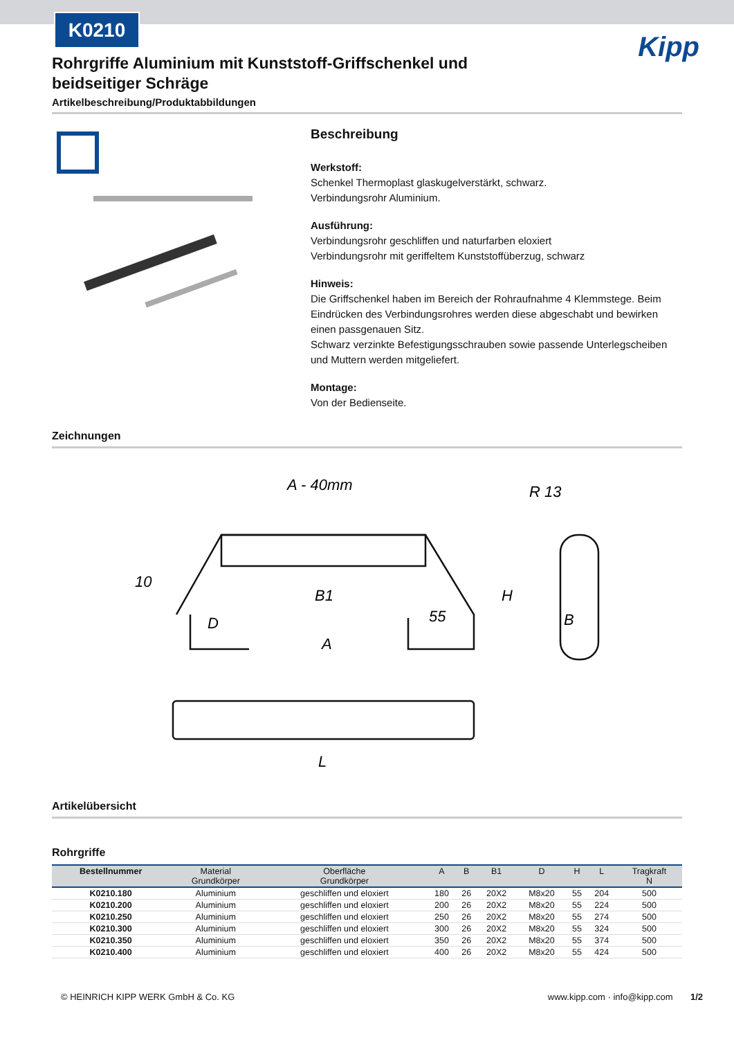K0210
Kipp
Rohrgriffe Aluminium mit Kunststoff-Griffschenkel und beidseitiger Schräge
Artikelbeschreibung/Produktabbildungen
Beschreibung
Werkstoff:
Schenkel Thermoplast glaskugelverstärkt, schwarz.
Verbindungsrohr Aluminium.
Ausführung:
Verbindungsrohr geschliffen und naturfarben eloxiert
Verbindungsrohr mit geriffeltem Kunststoffüberzug, schwarz
Hinweis:
Die Griffschenkel haben im Bereich der Rohraufnahme 4 Klemmstege. Beim Eindrücken des Verbindungsrohres werden diese abgeschabt und bewirken einen passgenauen Sitz.
Schwarz verzinkte Befestigungsschrauben sowie passende Unterlegscheiben und Muttern werden mitgeliefert.
Montage:
Von der Bedienseite.
Zeichnungen
A - 40mm
A
D
55
L
H
B
R 13
10
B1
Artikelübersicht
Rohrgriffe
| Bestellnummer | Material Grundkörper | Oberfläche Grundkörper | A | B | B1 | D | H | L | Tragkraft N |
| --- | --- | --- | --- | --- | --- | --- | --- | --- | --- |
| K0210.180 | Aluminium | geschliffen und eloxiert | 180 | 26 | 20X2 | M8x20 | 55 | 204 | 500 |
| K0210.200 | Aluminium | geschliffen und eloxiert | 200 | 26 | 20X2 | M8x20 | 55 | 224 | 500 |
| K0210.250 | Aluminium | geschliffen und eloxiert | 250 | 26 | 20X2 | M8x20 | 55 | 274 | 500 |
| K0210.300 | Aluminium | geschliffen und eloxiert | 300 | 26 | 20X2 | M8x20 | 55 | 324 | 500 |
| K0210.350 | Aluminium | geschliffen und eloxiert | 350 | 26 | 20X2 | M8x20 | 55 | 374 | 500 |
| K0210.400 | Aluminium | geschliffen und eloxiert | 400 | 26 | 20X2 | M8x20 | 55 | 424 | 500 |
© HEINRICH KIPP WERK GmbH & Co. KG www.kipp.com · info@kipp.com 1/2